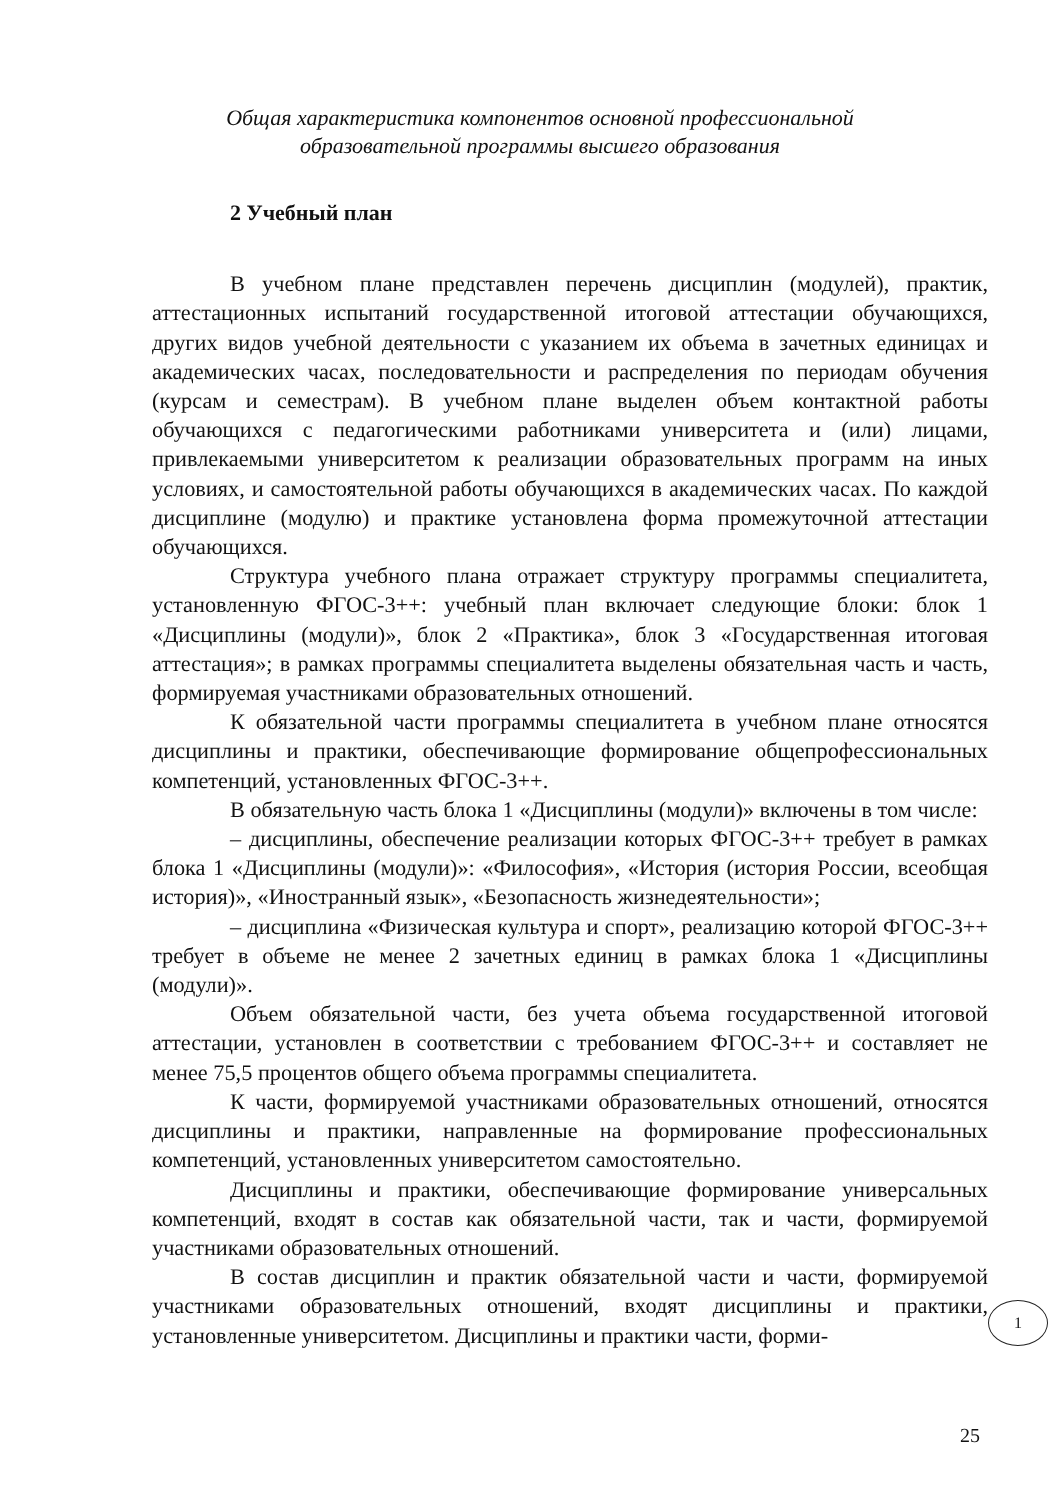Общая характеристика компонентов основной профессиональной
образовательной программы высшего образования
2 Учебный план
В учебном плане представлен перечень дисциплин (модулей), практик, аттестационных испытаний государственной итоговой аттестации обучающихся, других видов учебной деятельности с указанием их объема в зачетных единицах и академических часах, последовательности и распределения по периодам обучения (курсам и семестрам). В учебном плане выделен объем контактной работы обучающихся с педагогическими работниками университета и (или) лицами, привлекаемыми университетом к реализации образовательных программ на иных условиях, и самостоятельной работы обучающихся в академических часах. По каждой дисциплине (модулю) и практике установлена форма промежуточной аттестации обучающихся.
Структура учебного плана отражает структуру программы специалитета, установленную ФГОС-3++: учебный план включает следующие блоки: блок 1 «Дисциплины (модули)», блок 2 «Практика», блок 3 «Государственная итоговая аттестация»; в рамках программы специалитета выделены обязательная часть и часть, формируемая участниками образовательных отношений.
К обязательной части программы специалитета в учебном плане относятся дисциплины и практики, обеспечивающие формирование общепрофессиональных компетенций, установленных ФГОС-3++.
В обязательную часть блока 1 «Дисциплины (модули)» включены в том числе:
– дисциплины, обеспечение реализации которых ФГОС-3++ требует в рамках блока 1 «Дисциплины (модули)»: «Философия», «История (история России, всеобщая история)», «Иностранный язык», «Безопасность жизнедеятельности»;
– дисциплина «Физическая культура и спорт», реализацию которой ФГОС-3++ требует в объеме не менее 2 зачетных единиц в рамках блока 1 «Дисциплины (модули)».
Объем обязательной части, без учета объема государственной итоговой аттестации, установлен в соответствии с требованием ФГОС-3++ и составляет не менее 75,5 процентов общего объема программы специалитета.
К части, формируемой участниками образовательных отношений, относятся дисциплины и практики, направленные на формирование профессиональных компетенций, установленных университетом самостоятельно.
Дисциплины и практики, обеспечивающие формирование универсальных компетенций, входят в состав как обязательной части, так и части, формируемой участниками образовательных отношений.
В состав дисциплин и практик обязательной части и части, формируемой участниками образовательных отношений, входят дисциплины и практики, установленные университетом. Дисциплины и практики части, форми-
1
25